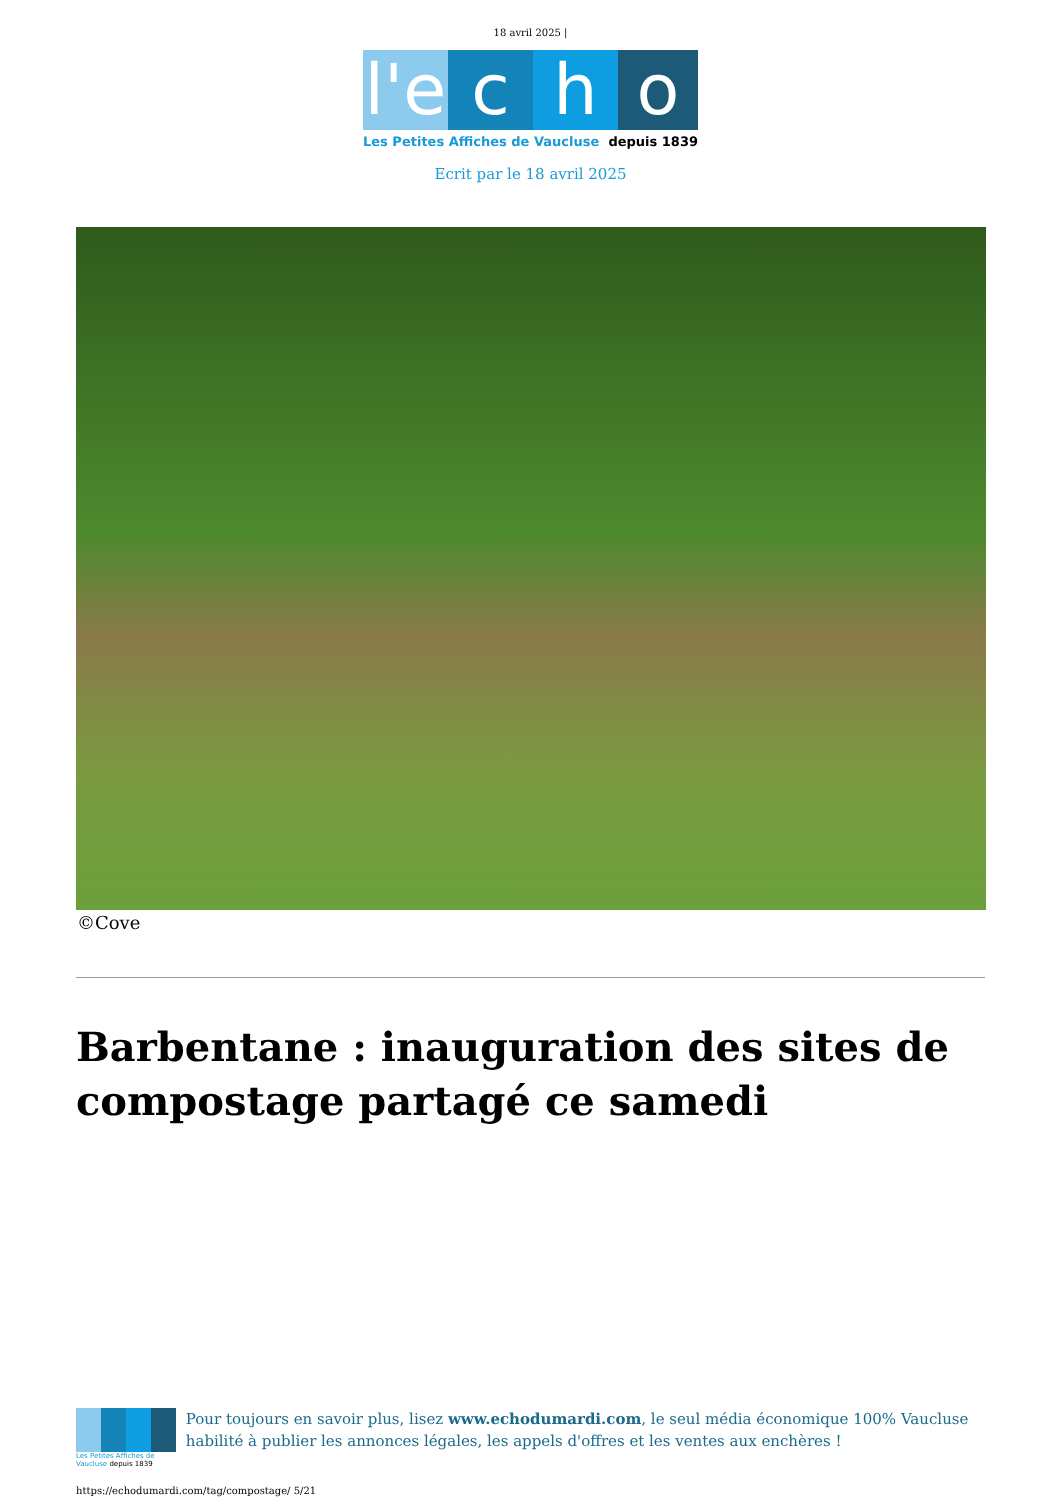18 avril 2025 |
l'e c h o
Les Petites Affiches de Vaucluse depuis 1839
Ecrit par le 18 avril 2025
©Cove
Barbentane : inauguration des sites de compostage partagé ce samedi
Les Petites Affiches de Vaucluse depuis 1839
Pour toujours en savoir plus, lisez www.echodumardi.com, le seul média économique 100% Vaucluse habilité à publier les annonces légales, les appels d'offres et les ventes aux enchères !
https://echodumardi.com/tag/compostage/ 5/21